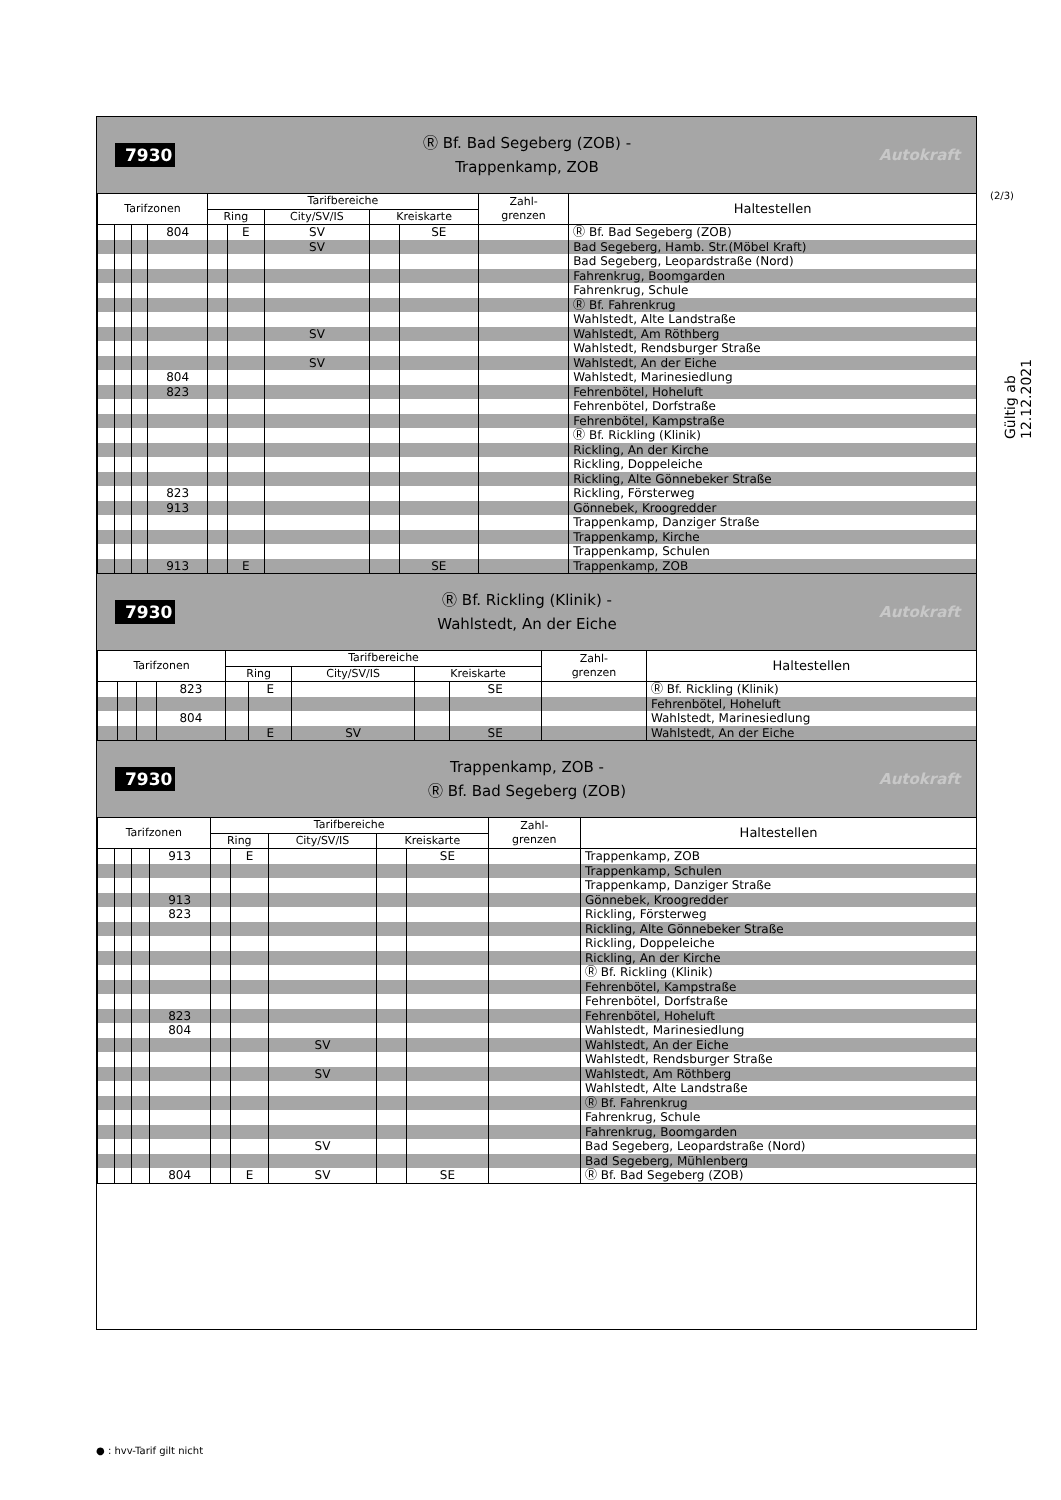(2/3)
Gültig ab 12.12.2021
7930
Ⓡ Bf. Bad Segeberg (ZOB) -
Trappenkamp, ZOB
Autokraft
| Tarifzonen | | | | Tarifbereiche | | | | | Zahl- grenzen | Haltestellen |
| --- | --- | --- | --- | --- | --- | --- | --- | --- | --- | --- |
| | | | | Ring | | City/SV/IS | Kreiskarte | | | |
| | | | 804 | | E | SV | | SE | | Ⓡ Bf. Bad Segeberg (ZOB) |
| | | | | | | SV | | | | Bad Segeberg, Hamb. Str.(Möbel Kraft) |
| | | | | | | | | | | Bad Segeberg, Leopardstraße (Nord) |
| | | | | | | | | | | Fahrenkrug, Boomgarden |
| | | | | | | | | | | Fahrenkrug, Schule |
| | | | | | | | | | | Ⓡ Bf. Fahrenkrug |
| | | | | | | | | | | Wahlstedt, Alte Landstraße |
| | | | | | | SV | | | | Wahlstedt, Am Röthberg |
| | | | | | | | | | | Wahlstedt, Rendsburger Straße |
| | | | | | | SV | | | | Wahlstedt, An der Eiche |
| | | | 804 | | | | | | | Wahlstedt, Marinesiedlung |
| | | | 823 | | | | | | | Fehrenbötel, Hoheluft |
| | | | | | | | | | | Fehrenbötel, Dorfstraße |
| | | | | | | | | | | Fehrenbötel, Kampstraße |
| | | | | | | | | | | Ⓡ Bf. Rickling (Klinik) |
| | | | | | | | | | | Rickling, An der Kirche |
| | | | | | | | | | | Rickling, Doppeleiche |
| | | | | | | | | | | Rickling, Alte Gönnebeker Straße |
| | | | 823 | | | | | | | Rickling, Försterweg |
| | | | 913 | | | | | | | Gönnebek, Kroogredder |
| | | | | | | | | | | Trappenkamp, Danziger Straße |
| | | | | | | | | | | Trappenkamp, Kirche |
| | | | | | | | | | | Trappenkamp, Schulen |
| | | | 913 | | E | | | SE | | Trappenkamp, ZOB |
7930
Ⓡ Bf. Rickling (Klinik) -
Wahlstedt, An der Eiche
Autokraft
| Tarifzonen | | | | Tarifbereiche | | | | | Zahl- grenzen | Haltestellen |
| --- | --- | --- | --- | --- | --- | --- | --- | --- | --- | --- |
| | | | | Ring | | City/SV/IS | Kreiskarte | | | |
| | | | 823 | | E | | | SE | | Ⓡ Bf. Rickling (Klinik) |
| | | | | | | | | | | Fehrenbötel, Hoheluft |
| | | | 804 | | | | | | | Wahlstedt, Marinesiedlung |
| | | | | | E | SV | | SE | | Wahlstedt, An der Eiche |
7930
Trappenkamp, ZOB -
Ⓡ Bf. Bad Segeberg (ZOB)
Autokraft
| Tarifzonen | | | | Tarifbereiche | | | | | Zahl- grenzen | Haltestellen |
| --- | --- | --- | --- | --- | --- | --- | --- | --- | --- | --- |
| | | | | Ring | | City/SV/IS | Kreiskarte | | | |
| | | | 913 | | E | | | SE | | Trappenkamp, ZOB |
| | | | | | | | | | | Trappenkamp, Schulen |
| | | | | | | | | | | Trappenkamp, Danziger Straße |
| | | | 913 | | | | | | | Gönnebek, Kroogredder |
| | | | 823 | | | | | | | Rickling, Försterweg |
| | | | | | | | | | | Rickling, Alte Gönnebeker Straße |
| | | | | | | | | | | Rickling, Doppeleiche |
| | | | | | | | | | | Rickling, An der Kirche |
| | | | | | | | | | | Ⓡ Bf. Rickling (Klinik) |
| | | | | | | | | | | Fehrenbötel, Kampstraße |
| | | | | | | | | | | Fehrenbötel, Dorfstraße |
| | | | 823 | | | | | | | Fehrenbötel, Hoheluft |
| | | | 804 | | | | | | | Wahlstedt, Marinesiedlung |
| | | | | | | SV | | | | Wahlstedt, An der Eiche |
| | | | | | | | | | | Wahlstedt, Rendsburger Straße |
| | | | | | | SV | | | | Wahlstedt, Am Röthberg |
| | | | | | | | | | | Wahlstedt, Alte Landstraße |
| | | | | | | | | | | Ⓡ Bf. Fahrenkrug |
| | | | | | | | | | | Fahrenkrug, Schule |
| | | | | | | | | | | Fahrenkrug, Boomgarden |
| | | | | | | SV | | | | Bad Segeberg, Leopardstraße (Nord) |
| | | | | | | | | | | Bad Segeberg, Mühlenberg |
| | | | 804 | | E | SV | | SE | | Ⓡ Bf. Bad Segeberg (ZOB) |
● : hvv-Tarif gilt nicht